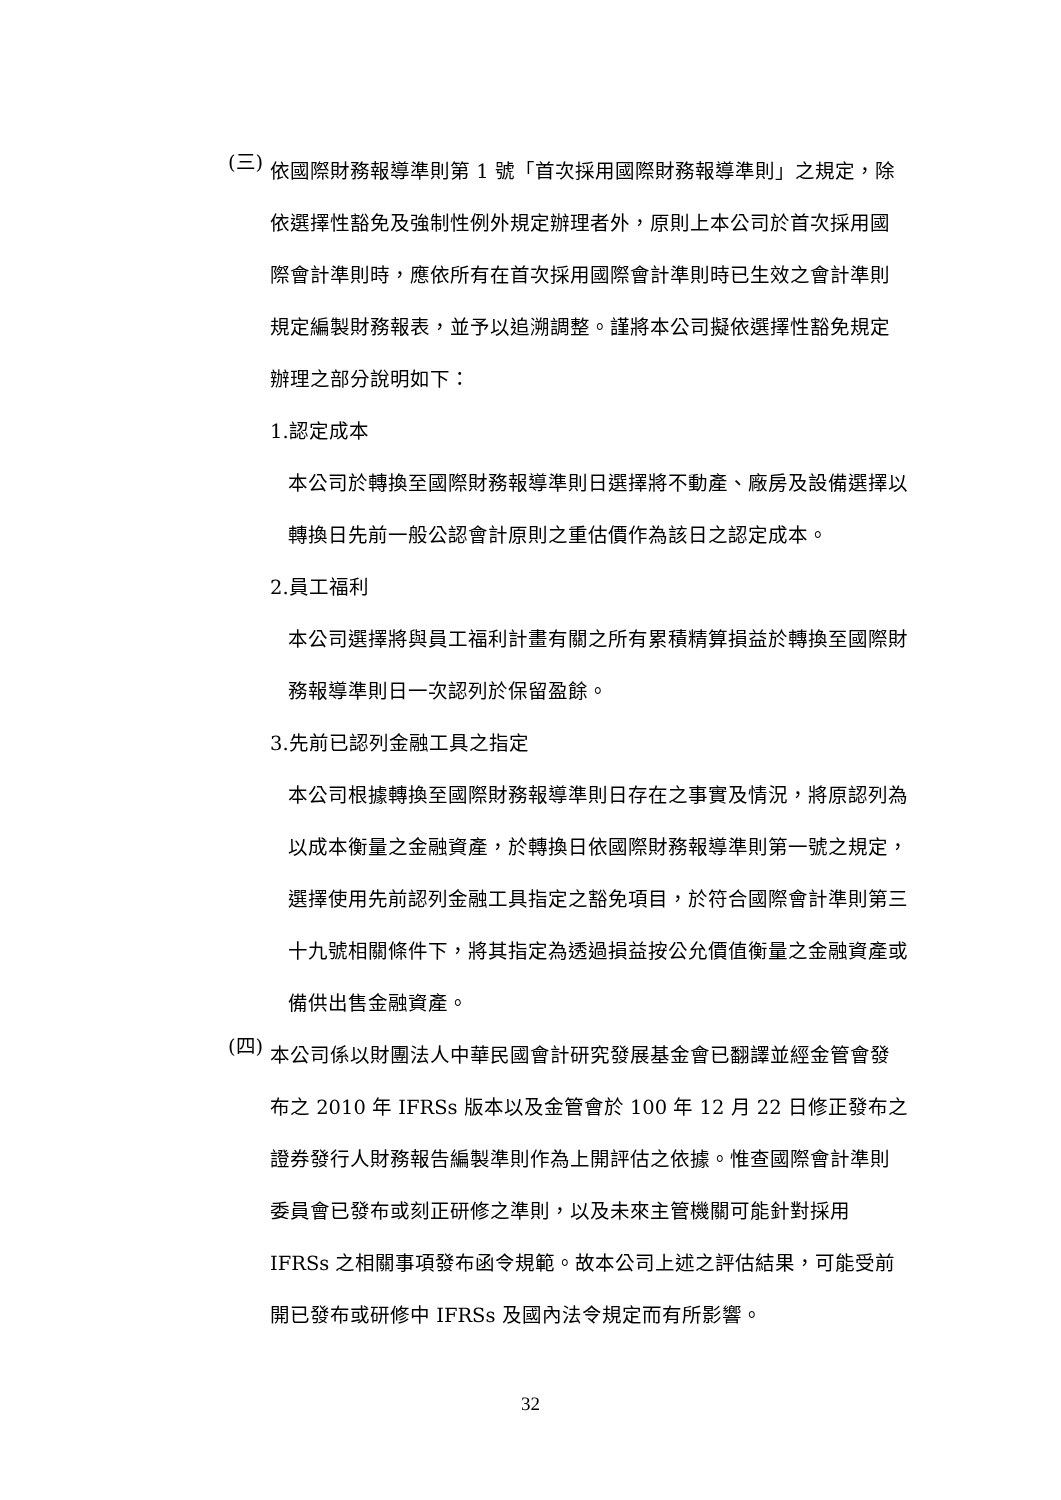(三)
依國際財務報導準則第 1 號「首次採用國際財務報導準則」之規定，除依選擇性豁免及強制性例外規定辦理者外，原則上本公司於首次採用國際會計準則時，應依所有在首次採用國際會計準則時已生效之會計準則規定編製財務報表，並予以追溯調整。謹將本公司擬依選擇性豁免規定辦理之部分說明如下：
1.認定成本
本公司於轉換至國際財務報導準則日選擇將不動產、廠房及設備選擇以轉換日先前一般公認會計原則之重估價作為該日之認定成本。
2.員工福利
本公司選擇將與員工福利計畫有關之所有累積精算損益於轉換至國際財務報導準則日一次認列於保留盈餘。
3.先前已認列金融工具之指定
本公司根據轉換至國際財務報導準則日存在之事實及情況，將原認列為以成本衡量之金融資產，於轉換日依國際財務報導準則第一號之規定，選擇使用先前認列金融工具指定之豁免項目，於符合國際會計準則第三十九號相關條件下，將其指定為透過損益按公允價值衡量之金融資產或備供出售金融資產。
(四)
本公司係以財團法人中華民國會計研究發展基金會已翻譯並經金管會發布之 2010 年 IFRSs 版本以及金管會於 100 年 12 月 22 日修正發布之證券發行人財務報告編製準則作為上開評估之依據。惟查國際會計準則委員會已發布或刻正研修之準則，以及未來主管機關可能針對採用 IFRSs 之相關事項發布函令規範。故本公司上述之評估結果，可能受前開已發布或研修中 IFRSs 及國內法令規定而有所影響。
32